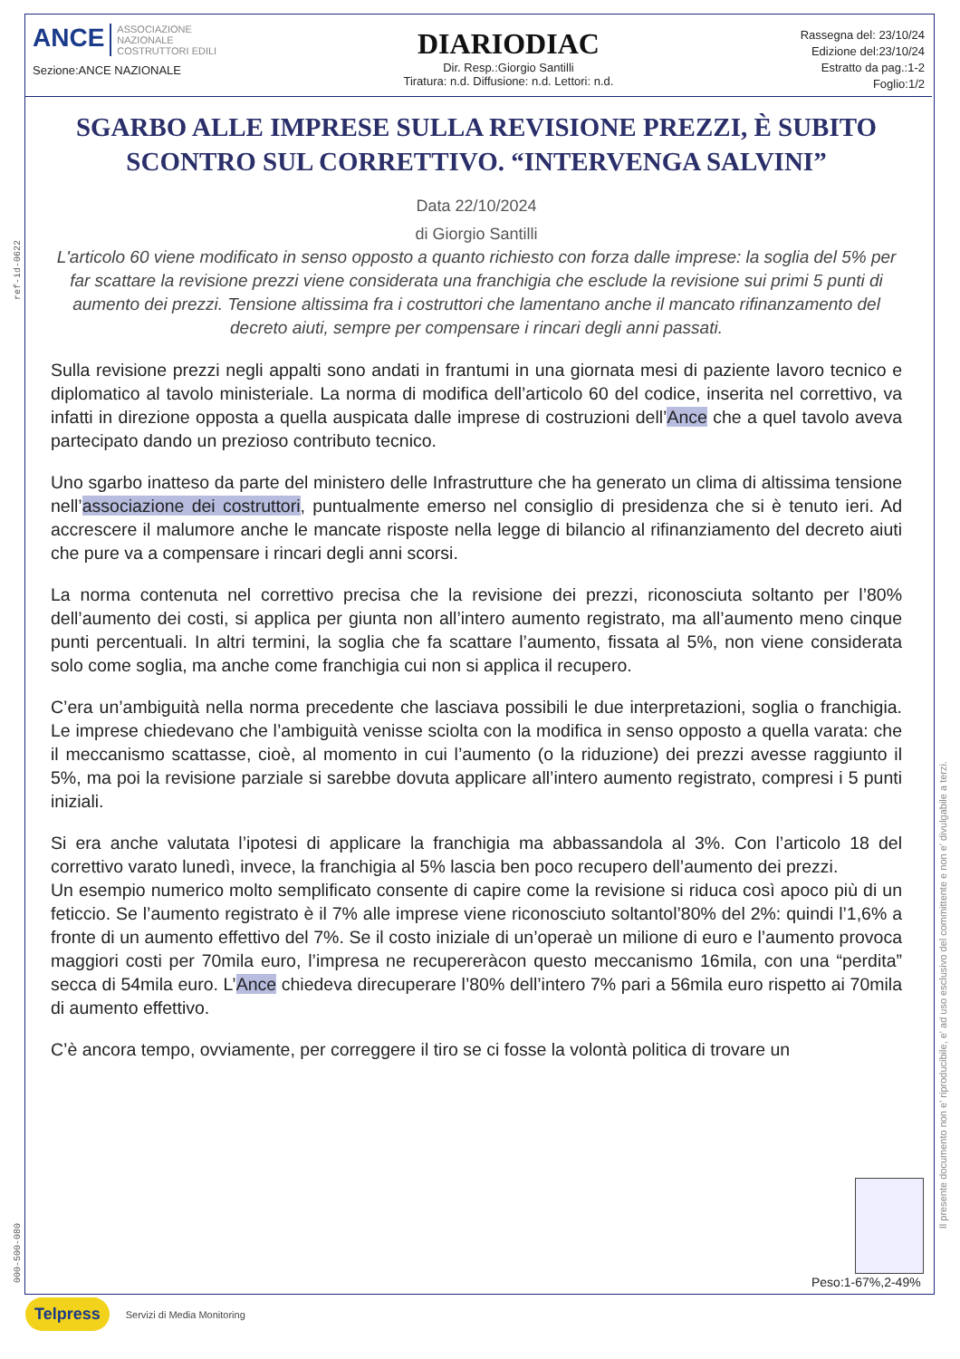ANCE ASSOCIAZIONE
NAZIONALE
COSTRUTTORI EDILI
Sezione:ANCE NAZIONALE
DIARIODIAC
Dir. Resp.:Giorgio Santilli
Tiratura: n.d. Diffusione: n.d. Lettori: n.d.
Rassegna del: 23/10/24
Edizione del:23/10/24
Estratto da pag.:1-2
Foglio:1/2
ref-id-0622
000-500-080
Il presente documento non e' riproducibile, e' ad uso esclusivo del committente e non e' divulgabile a terzi.
SGARBO ALLE IMPRESE SULLA REVISIONE PREZZI, È SUBITO SCONTRO SUL CORRETTIVO. “INTERVENGA SALVINI”
Data 22/10/2024
di Giorgio Santilli
L'articolo 60 viene modificato in senso opposto a quanto richiesto con forza dalle imprese: la soglia del 5% per far scattare la revisione prezzi viene considerata una franchigia che esclude la revisione sui primi 5 punti di aumento dei prezzi. Tensione altissima fra i costruttori che lamentano anche il mancato rifinanzamento del decreto aiuti, sempre per compensare i rincari degli anni passati.
Sulla revisione prezzi negli appalti sono andati in frantumi in una giornata mesi di paziente lavoro tecnico e diplomatico al tavolo ministeriale. La norma di modifica dell’articolo 60 del codice, inserita nel correttivo, va infatti in direzione opposta a quella auspicata dalle imprese di costruzioni dell’Ance che a quel tavolo aveva partecipato dando un prezioso contributo tecnico.
Uno sgarbo inatteso da parte del ministero delle Infrastrutture che ha generato un clima di altissima tensione nell’associazione dei costruttori, puntualmente emerso nel consiglio di presidenza che si è tenuto ieri. Ad accrescere il malumore anche le mancate risposte nella legge di bilancio al rifinanziamento del decreto aiuti che pure va a compensare i rincari degli anni scorsi.
La norma contenuta nel correttivo precisa che la revisione dei prezzi, riconosciuta soltanto per l’80% dell’aumento dei costi, si applica per giunta non all’intero aumento registrato, ma all’aumento meno cinque punti percentuali. In altri termini, la soglia che fa scattare l’aumento, fissata al 5%, non viene considerata solo come soglia, ma anche come franchigia cui non si applica il recupero.
C’era un’ambiguità nella norma precedente che lasciava possibili le due interpretazioni, soglia o franchigia. Le imprese chiedevano che l’ambiguità venisse sciolta con la modifica in senso opposto a quella varata: che il meccanismo scattasse, cioè, al momento in cui l’aumento (o la riduzione) dei prezzi avesse raggiunto il 5%, ma poi la revisione parziale si sarebbe dovuta applicare all’intero aumento registrato, compresi i 5 punti iniziali.
Si era anche valutata l’ipotesi di applicare la franchigia ma abbassandola al 3%. Con l’articolo 18 del correttivo varato lunedì, invece, la franchigia al 5% lascia ben poco recupero dell’aumento dei prezzi.
Un esempio numerico molto semplificato consente di capire come la revisione si riduca così apoco più di un feticcio. Se l’aumento registrato è il 7% alle imprese viene riconosciuto soltantol’80% del 2%: quindi l’1,6% a fronte di un aumento effettivo del 7%. Se il costo iniziale di un’operaè un milione di euro e l’aumento provoca maggiori costi per 70mila euro, l’impresa ne recupereràcon questo meccanismo 16mila, con una “perdita” secca di 54mila euro. L’Ance chiedeva direcuperare l’80% dell’intero 7% pari a 56mila euro rispetto ai 70mila di aumento effettivo.
C’è ancora tempo, ovviamente, per correggere il tiro se ci fosse la volontà politica di trovare un
Peso:1-67%,2-49%
Telpress Servizi di Media Monitoring